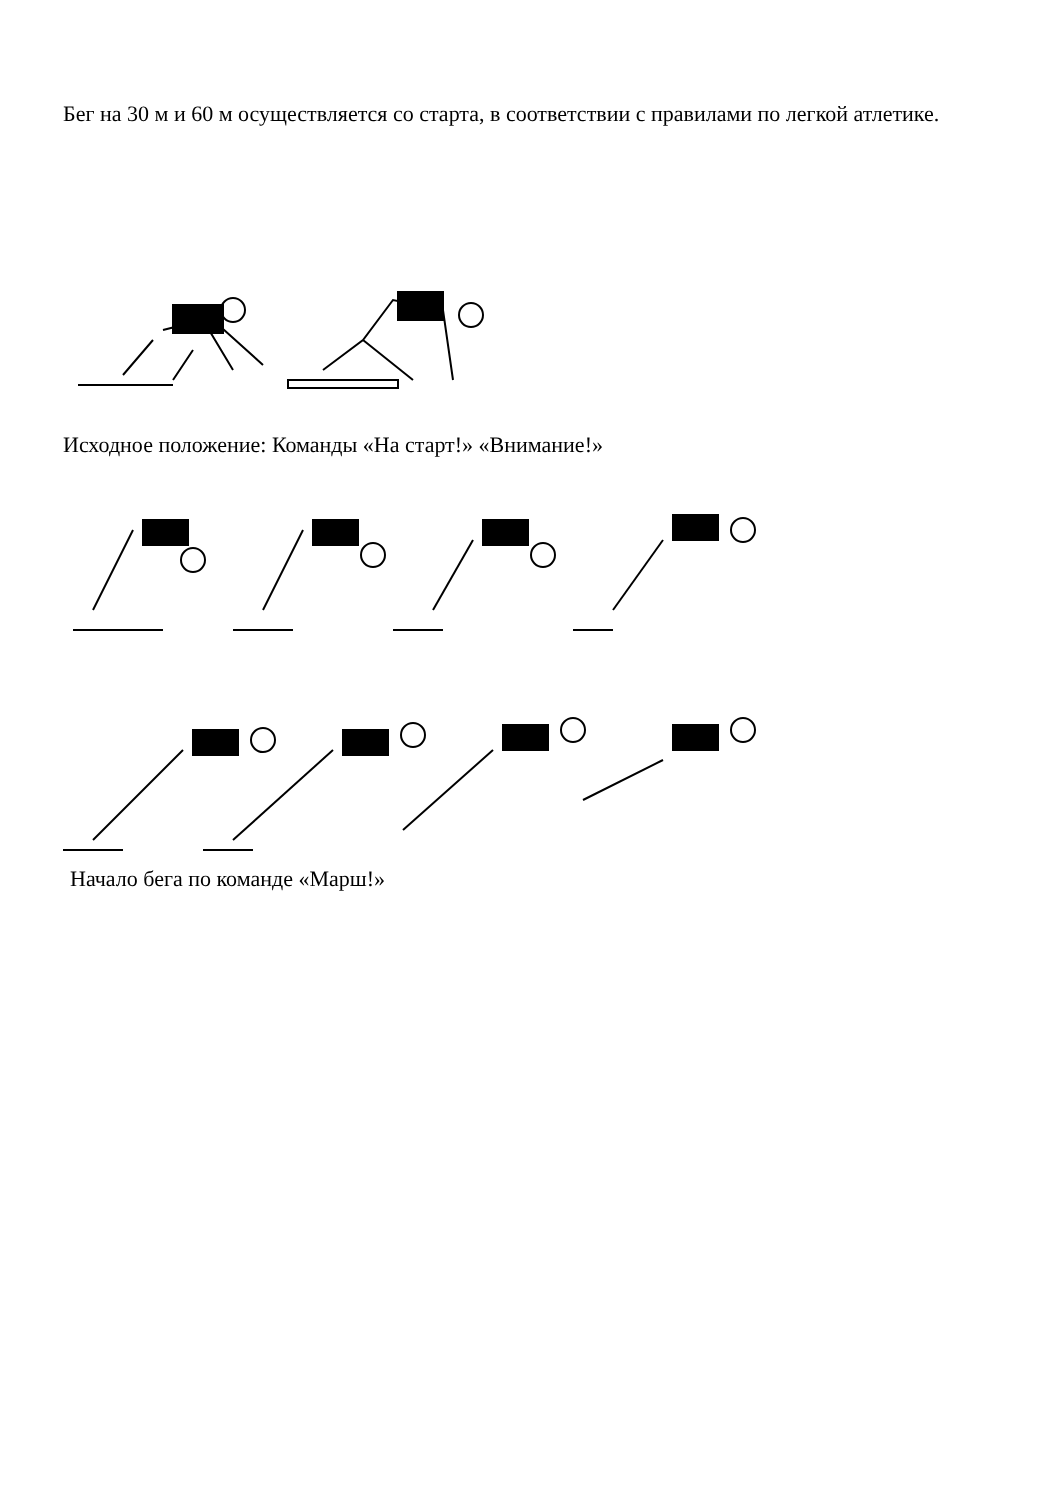Бег на 30 м и 60 м осуществляется со старта, в соответствии с правилами по легкой атлетике.
Исходное положение: Команды «На старт!» «Внимание!»
Начало бега по команде «Марш!»